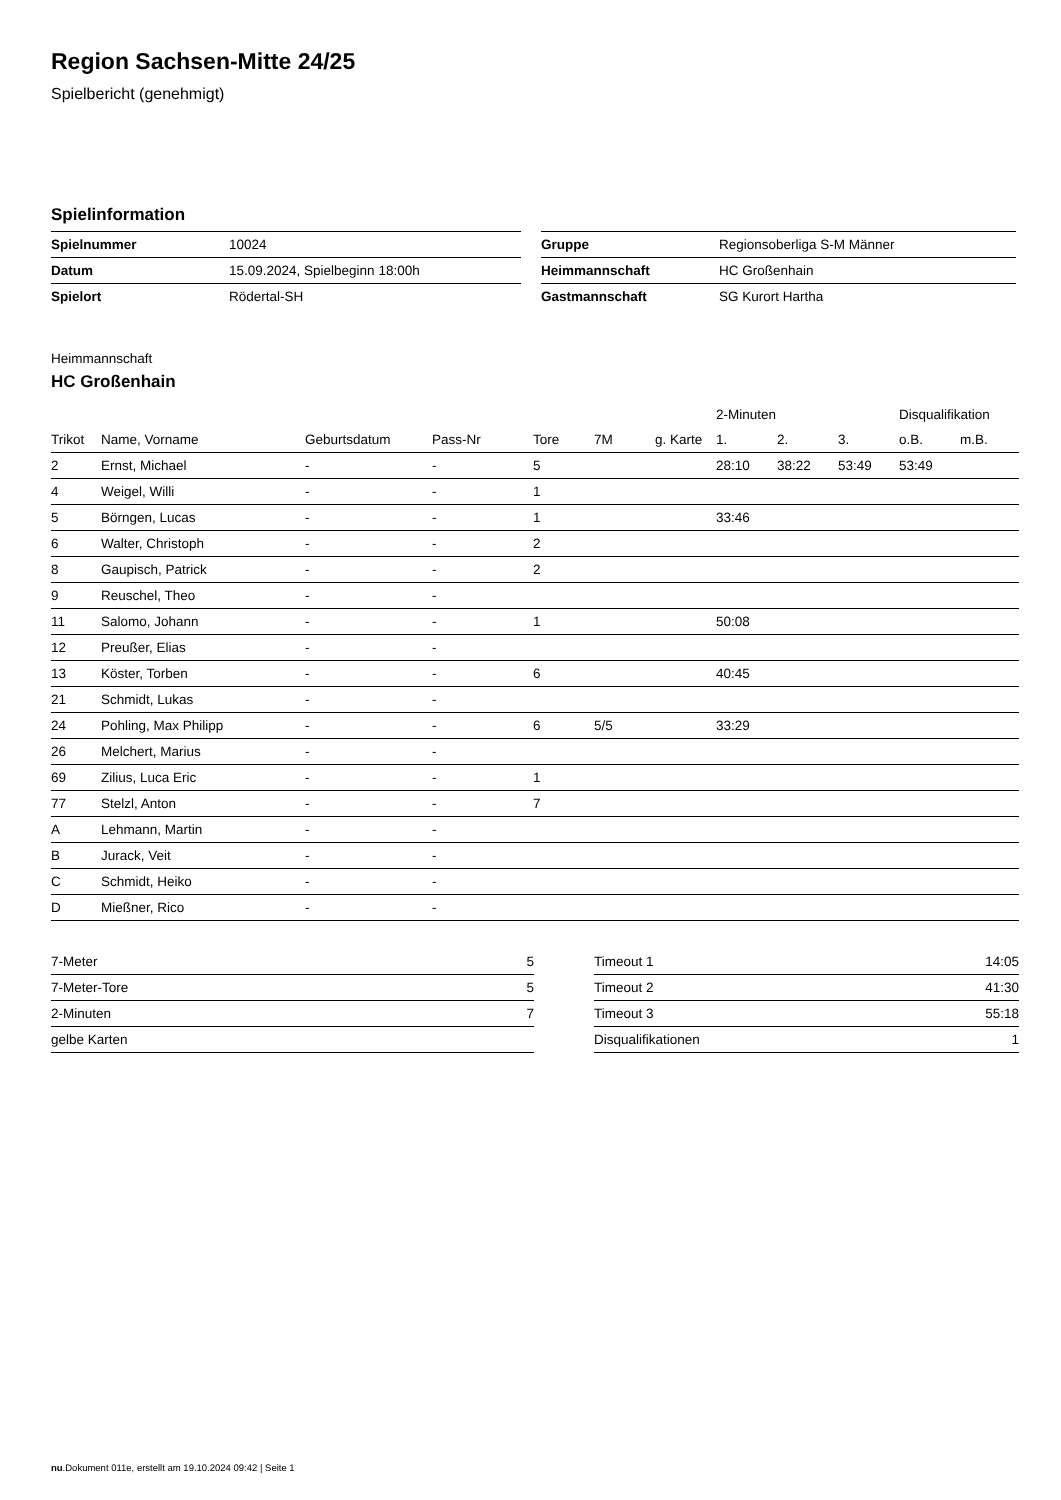Region Sachsen-Mitte 24/25
Spielbericht (genehmigt)
Spielinformation
| Spielnummer | 10024 |
| Datum | 15.09.2024, Spielbeginn 18:00h |
| Spielort | Rödertal-SH |
| Gruppe | Regionsoberliga S-M Männer |
| Heimmannschaft | HC Großenhain |
| Gastmannschaft | SG Kurort Hartha |
Heimmannschaft
HC Großenhain
| | | | | | | | 2-Minuten | | | Disqualifikation | |
| --- | --- | --- | --- | --- | --- | --- | --- | --- | --- | --- | --- |
| Trikot | Name, Vorname | Geburtsdatum | Pass-Nr | Tore | 7M | g. Karte | 1. | 2. | 3. | o.B. | m.B. |
| 2 | Ernst, Michael | - | - | 5 | | | 28:10 | 38:22 | 53:49 | 53:49 | |
| 4 | Weigel, Willi | - | - | 1 | | | | | | | |
| 5 | Börngen, Lucas | - | - | 1 | | | 33:46 | | | | |
| 6 | Walter, Christoph | - | - | 2 | | | | | | | |
| 8 | Gaupisch, Patrick | - | - | 2 | | | | | | | |
| 9 | Reuschel, Theo | - | - | | | | | | | | |
| 11 | Salomo, Johann | - | - | 1 | | | 50:08 | | | | |
| 12 | Preußer, Elias | - | - | | | | | | | | |
| 13 | Köster, Torben | - | - | 6 | | | 40:45 | | | | |
| 21 | Schmidt, Lukas | - | - | | | | | | | | |
| 24 | Pohling, Max Philipp | - | - | 6 | 5/5 | | 33:29 | | | | |
| 26 | Melchert, Marius | - | - | | | | | | | | |
| 69 | Zilius, Luca Eric | - | - | 1 | | | | | | | |
| 77 | Stelzl, Anton | - | - | 7 | | | | | | | |
| A | Lehmann, Martin | - | - | | | | | | | | |
| B | Jurack, Veit | - | - | | | | | | | | |
| C | Schmidt, Heiko | - | - | | | | | | | | |
| D | Mießner, Rico | - | - | | | | | | | | |
| 7-Meter | 5 |
| 7-Meter-Tore | 5 |
| 2-Minuten | 7 |
| gelbe Karten | |
| Timeout 1 | 14:05 |
| Timeout 2 | 41:30 |
| Timeout 3 | 55:18 |
| Disqualifikationen | 1 |
nu.Dokument 011e, erstellt am 19.10.2024 09:42 | Seite 1